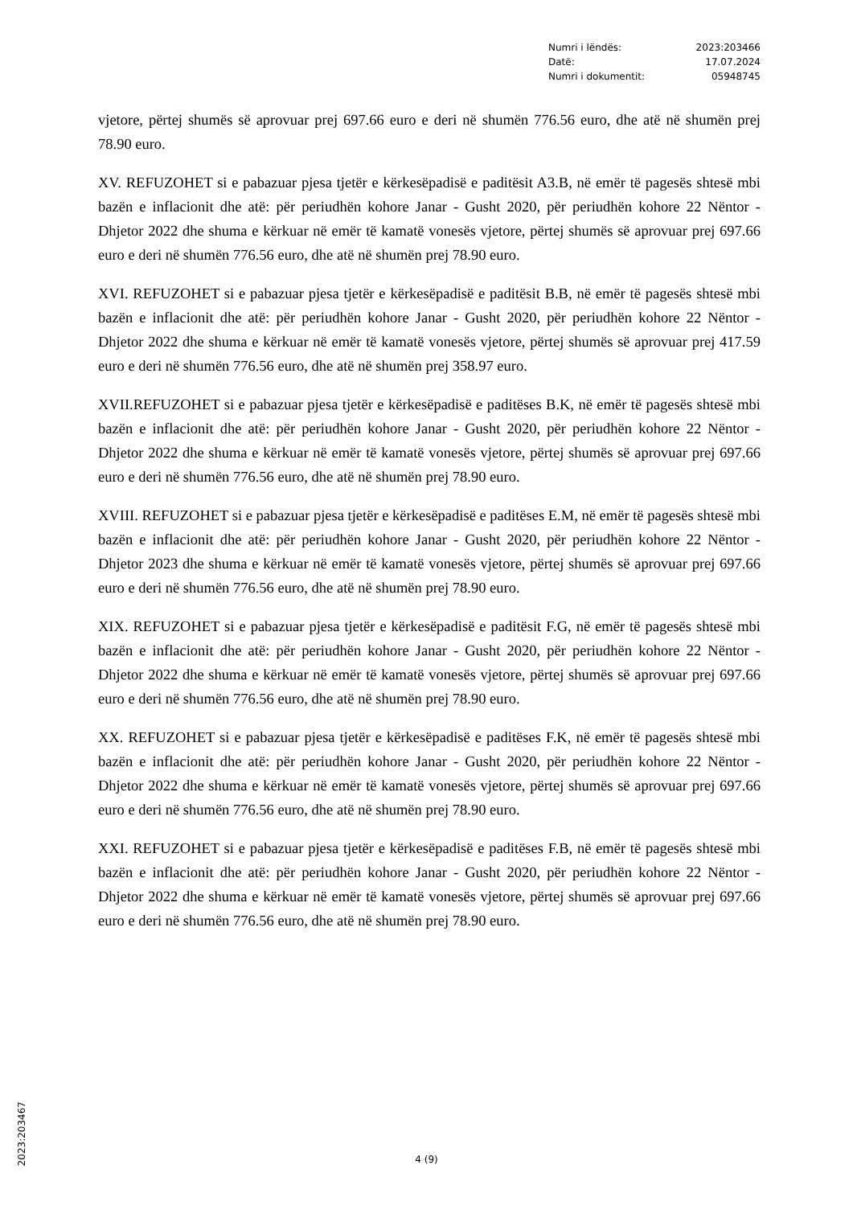Numri i lëndës: 2023:203466
Datë: 17.07.2024
Numri i dokumentit: 05948745
vjetore, përtej shumës së aprovuar prej 697.66 euro e deri në shumën 776.56 euro, dhe atë në shumën prej 78.90 euro.
XV. REFUZOHET si e pabazuar pjesa tjetër e kërkesëpadisë e paditësit A3.B, në emër të pagesës shtesë mbi bazën e inflacionit dhe atë: për periudhën kohore Janar - Gusht 2020, për periudhën kohore 22 Nëntor - Dhjetor 2022 dhe shuma e kërkuar në emër të kamatë vonesës vjetore, përtej shumës së aprovuar prej 697.66 euro e deri në shumën 776.56 euro, dhe atë në shumën prej 78.90 euro.
XVI. REFUZOHET si e pabazuar pjesa tjetër e kërkesëpadisë e paditësit B.B, në emër të pagesës shtesë mbi bazën e inflacionit dhe atë: për periudhën kohore Janar - Gusht 2020, për periudhën kohore 22 Nëntor - Dhjetor 2022 dhe shuma e kërkuar në emër të kamatë vonesës vjetore, përtej shumës së aprovuar prej 417.59 euro e deri në shumën 776.56 euro, dhe atë në shumën prej 358.97 euro.
XVII.REFUZOHET si e pabazuar pjesa tjetër e kërkesëpadisë e paditëses B.K, në emër të pagesës shtesë mbi bazën e inflacionit dhe atë: për periudhën kohore Janar - Gusht 2020, për periudhën kohore 22 Nëntor - Dhjetor 2022 dhe shuma e kërkuar në emër të kamatë vonesës vjetore, përtej shumës së aprovuar prej 697.66 euro e deri në shumën 776.56 euro, dhe atë në shumën prej 78.90 euro.
XVIII. REFUZOHET si e pabazuar pjesa tjetër e kërkesëpadisë e paditëses E.M, në emër të pagesës shtesë mbi bazën e inflacionit dhe atë: për periudhën kohore Janar - Gusht 2020, për periudhën kohore 22 Nëntor - Dhjetor 2023 dhe shuma e kërkuar në emër të kamatë vonesës vjetore, përtej shumës së aprovuar prej 697.66 euro e deri në shumën 776.56 euro, dhe atë në shumën prej 78.90 euro.
XIX. REFUZOHET si e pabazuar pjesa tjetër e kërkesëpadisë e paditësit F.G, në emër të pagesës shtesë mbi bazën e inflacionit dhe atë: për periudhën kohore Janar - Gusht 2020, për periudhën kohore 22 Nëntor - Dhjetor 2022 dhe shuma e kërkuar në emër të kamatë vonesës vjetore, përtej shumës së aprovuar prej 697.66 euro e deri në shumën 776.56 euro, dhe atë në shumën prej 78.90 euro.
XX. REFUZOHET si e pabazuar pjesa tjetër e kërkesëpadisë e paditëses F.K, në emër të pagesës shtesë mbi bazën e inflacionit dhe atë: për periudhën kohore Janar - Gusht 2020, për periudhën kohore 22 Nëntor - Dhjetor 2022 dhe shuma e kërkuar në emër të kamatë vonesës vjetore, përtej shumës së aprovuar prej 697.66 euro e deri në shumën 776.56 euro, dhe atë në shumën prej 78.90 euro.
XXI. REFUZOHET si e pabazuar pjesa tjetër e kërkesëpadisë e paditëses F.B, në emër të pagesës shtesë mbi bazën e inflacionit dhe atë: për periudhën kohore Janar - Gusht 2020, për periudhën kohore 22 Nëntor - Dhjetor 2022 dhe shuma e kërkuar në emër të kamatë vonesës vjetore, përtej shumës së aprovuar prej 697.66 euro e deri në shumën 776.56 euro, dhe atë në shumën prej 78.90 euro.
2023:203467
4 (9)